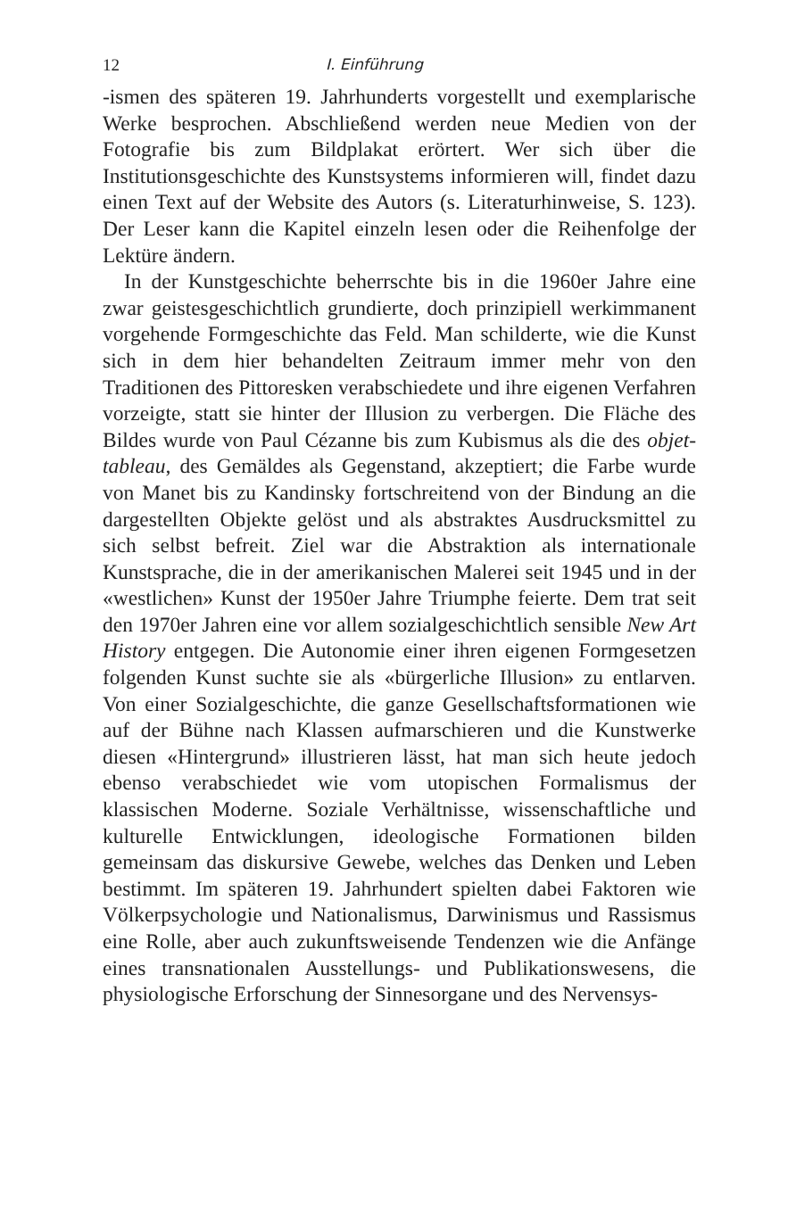12 I. Einführung
-ismen des späteren 19. Jahrhunderts vorgestellt und exemplarische Werke besprochen. Abschließend werden neue Medien von der Fotografie bis zum Bildplakat erörtert. Wer sich über die Institutionsgeschichte des Kunstsystems informieren will, findet dazu einen Text auf der Website des Autors (s. Literaturhinweise, S. 123). Der Leser kann die Kapitel einzeln lesen oder die Reihenfolge der Lektüre ändern.
In der Kunstgeschichte beherrschte bis in die 1960er Jahre eine zwar geistesgeschichtlich grundierte, doch prinzipiell werkimmanent vorgehende Formgeschichte das Feld. Man schilderte, wie die Kunst sich in dem hier behandelten Zeitraum immer mehr von den Traditionen des Pittoresken verabschiedete und ihre eigenen Verfahren vorzeigte, statt sie hinter der Illusion zu verbergen. Die Fläche des Bildes wurde von Paul Cézanne bis zum Kubismus als die des objet-tableau, des Gemäldes als Gegenstand, akzeptiert; die Farbe wurde von Manet bis zu Kandinsky fortschreitend von der Bindung an die dargestellten Objekte gelöst und als abstraktes Ausdrucksmittel zu sich selbst befreit. Ziel war die Abstraktion als internationale Kunstsprache, die in der amerikanischen Malerei seit 1945 und in der «westlichen» Kunst der 1950er Jahre Triumphe feierte. Dem trat seit den 1970er Jahren eine vor allem sozialgeschichtlich sensible New Art History entgegen. Die Autonomie einer ihren eigenen Formgesetzen folgenden Kunst suchte sie als «bürgerliche Illusion» zu entlarven. Von einer Sozialgeschichte, die ganze Gesellschaftsformationen wie auf der Bühne nach Klassen aufmarschieren und die Kunstwerke diesen «Hintergrund» illustrieren lässt, hat man sich heute jedoch ebenso verabschiedet wie vom utopischen Formalismus der klassischen Moderne. Soziale Verhältnisse, wissenschaftliche und kulturelle Entwicklungen, ideologische Formationen bilden gemeinsam das diskursive Gewebe, welches das Denken und Leben bestimmt. Im späteren 19. Jahrhundert spielten dabei Faktoren wie Völkerpsychologie und Nationalismus, Darwinismus und Rassismus eine Rolle, aber auch zukunftsweisende Tendenzen wie die Anfänge eines transnationalen Ausstellungs- und Publikationswesens, die physiologische Erforschung der Sinnesorgane und des Nervensys-